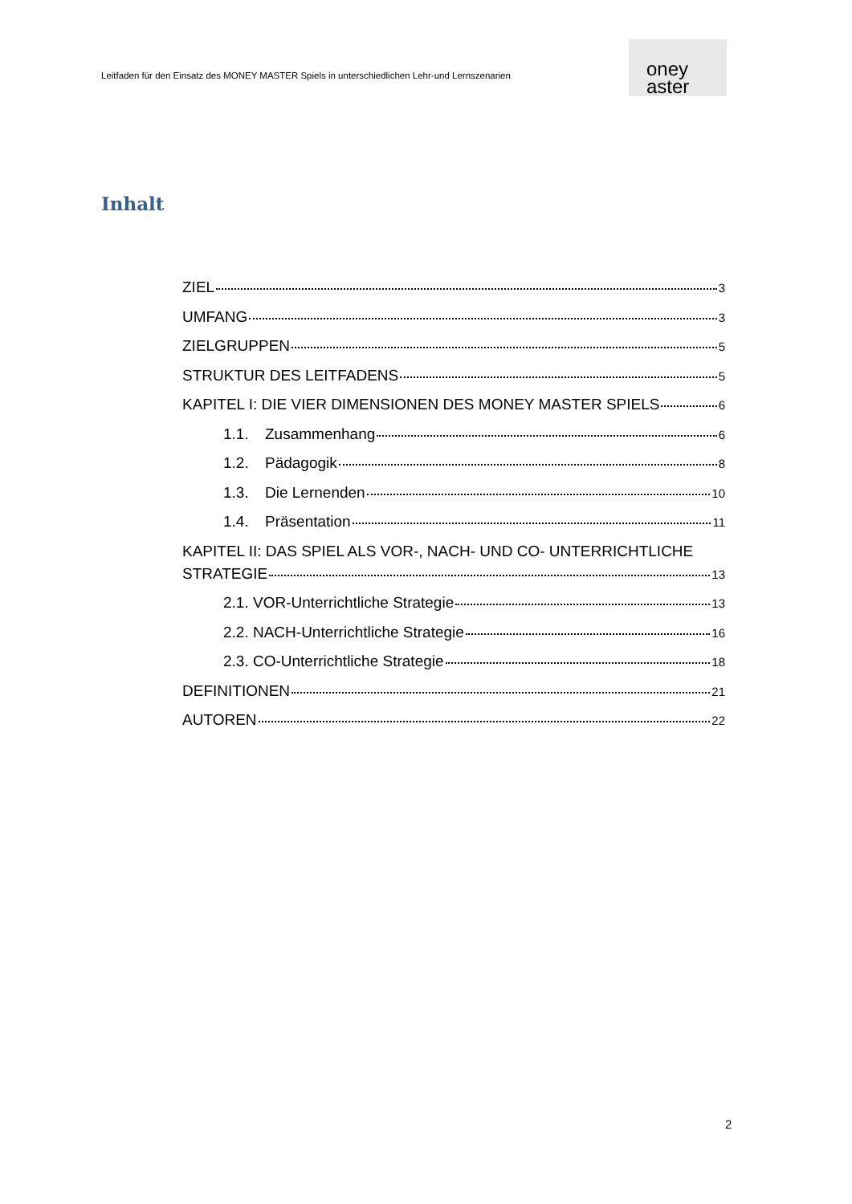Leitfaden für den Einsatz des MONEY MASTER Spiels in unterschiedlichen Lehr-und Lernszenarien
oney
aster
Inhalt
ZIEL 3
UMFANG 3
ZIELGRUPPEN 5
STRUKTUR DES LEITFADENS 5
KAPITEL I: DIE VIER DIMENSIONEN DES MONEY MASTER SPIELS 6
1.1. Zusammenhang 6
1.2. Pädagogik 8
1.3. Die Lernenden 10
1.4. Präsentation 11
KAPITEL II: DAS SPIEL ALS VOR-, NACH- UND CO- UNTERRICHTLICHE
STRATEGIE 13
2.1. VOR-Unterrichtliche Strategie 13
2.2. NACH-Unterrichtliche Strategie 16
2.3. CO-Unterrichtliche Strategie 18
DEFINITIONEN 21
AUTOREN 22
2